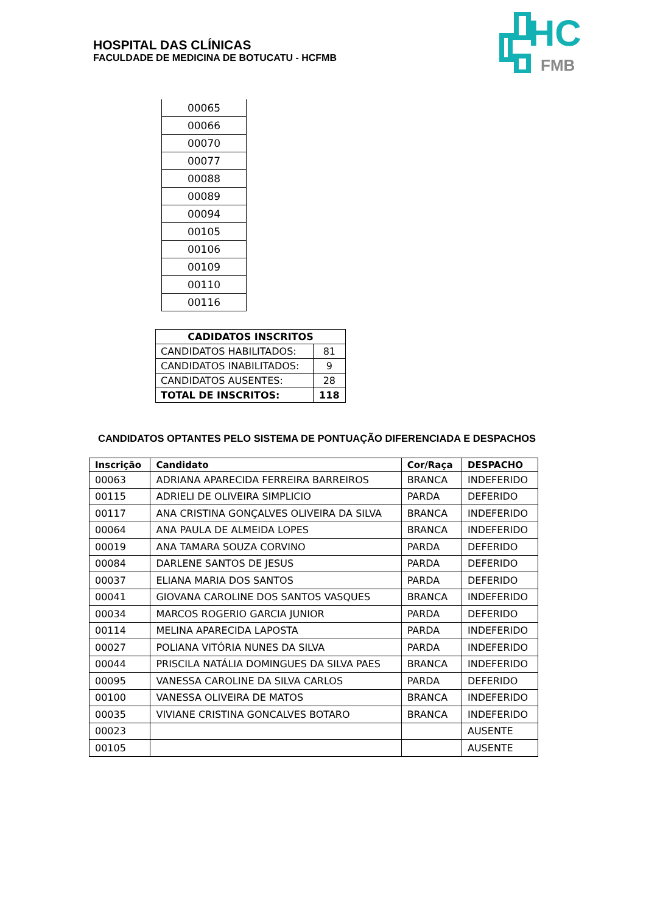HOSPITAL DAS CLÍNICAS
FACULDADE DE MEDICINA DE BOTUCATU - HCFMB
HC
FMB
| 00065 |
| 00066 |
| 00070 |
| 00077 |
| 00088 |
| 00089 |
| 00094 |
| 00105 |
| 00106 |
| 00109 |
| 00110 |
| 00116 |
| CADIDATOS INSCRITOS | |
| --- | --- |
| CANDIDATOS HABILITADOS: | 81 |
| CANDIDATOS INABILITADOS: | 9 |
| CANDIDATOS AUSENTES: | 28 |
| TOTAL DE INSCRITOS: | 118 |
CANDIDATOS OPTANTES PELO SISTEMA DE PONTUAÇÃO DIFERENCIADA E DESPACHOS
| Inscrição | Candidato | Cor/Raça | DESPACHO |
| --- | --- | --- | --- |
| 00063 | ADRIANA APARECIDA FERREIRA BARREIROS | BRANCA | INDEFERIDO |
| 00115 | ADRIELI DE OLIVEIRA SIMPLICIO | PARDA | DEFERIDO |
| 00117 | ANA CRISTINA GONÇALVES OLIVEIRA DA SILVA | BRANCA | INDEFERIDO |
| 00064 | ANA PAULA DE ALMEIDA LOPES | BRANCA | INDEFERIDO |
| 00019 | ANA TAMARA SOUZA CORVINO | PARDA | DEFERIDO |
| 00084 | DARLENE SANTOS DE JESUS | PARDA | DEFERIDO |
| 00037 | ELIANA MARIA DOS SANTOS | PARDA | DEFERIDO |
| 00041 | GIOVANA CAROLINE DOS SANTOS VASQUES | BRANCA | INDEFERIDO |
| 00034 | MARCOS ROGERIO GARCIA JUNIOR | PARDA | DEFERIDO |
| 00114 | MELINA APARECIDA LAPOSTA | PARDA | INDEFERIDO |
| 00027 | POLIANA VITÓRIA NUNES DA SILVA | PARDA | INDEFERIDO |
| 00044 | PRISCILA NATÁLIA DOMINGUES DA SILVA PAES | BRANCA | INDEFERIDO |
| 00095 | VANESSA CAROLINE DA SILVA CARLOS | PARDA | DEFERIDO |
| 00100 | VANESSA OLIVEIRA DE MATOS | BRANCA | INDEFERIDO |
| 00035 | VIVIANE CRISTINA GONCALVES BOTARO | BRANCA | INDEFERIDO |
| 00023 | | | AUSENTE |
| 00105 | | | AUSENTE |